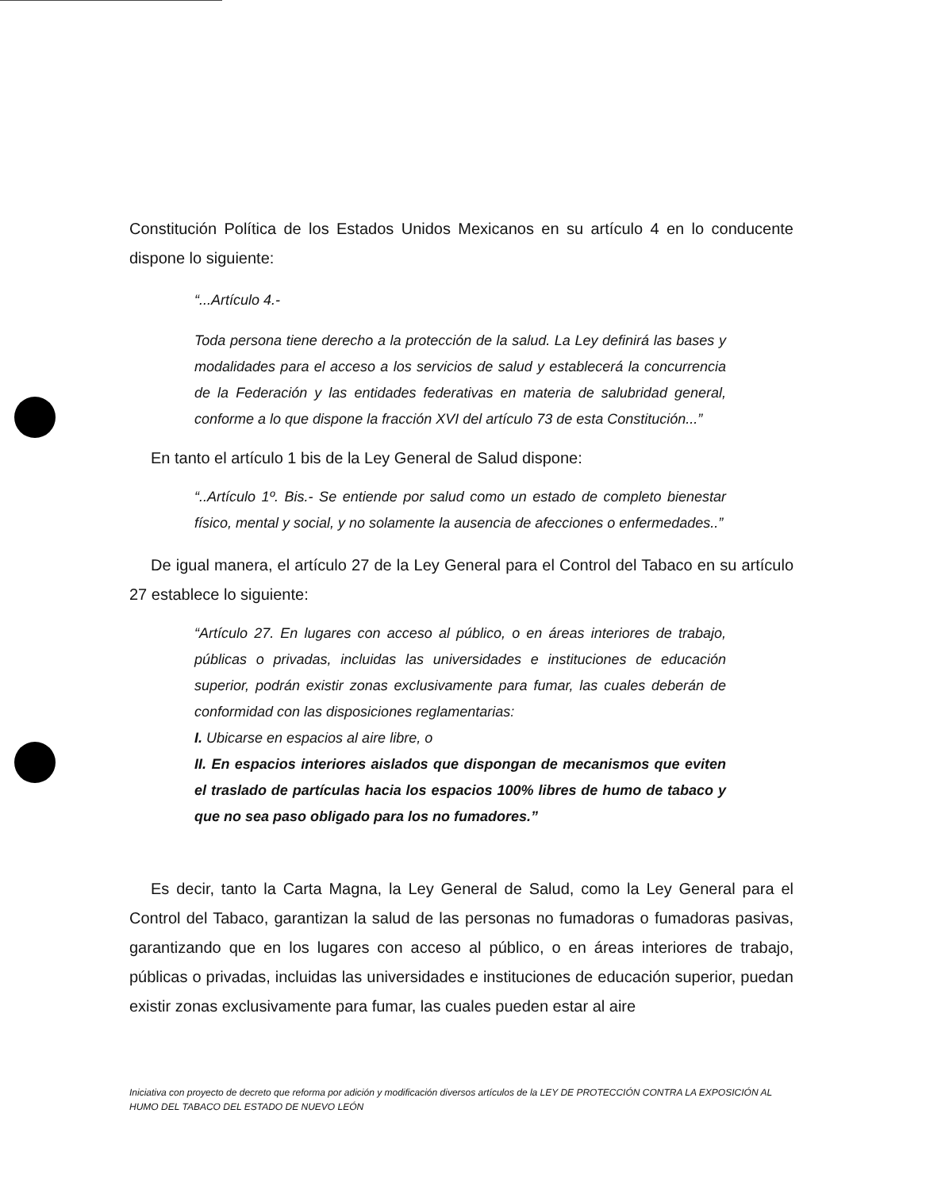Constitución Política de los Estados Unidos Mexicanos en su artículo 4 en lo conducente dispone lo siguiente:
“...Artículo 4.-
Toda persona tiene derecho a la protección de la salud. La Ley definirá las bases y modalidades para el acceso a los servicios de salud y establecerá la concurrencia de la Federación y las entidades federativas en materia de salubridad general, conforme a lo que dispone la fracción XVI del artículo 73 de esta Constitución...”
En tanto el artículo 1 bis de la Ley General de Salud dispone:
“..Artículo 1º. Bis.- Se entiende por salud como un estado de completo bienestar físico, mental y social, y no solamente la ausencia de afecciones o enfermedades..”
De igual manera, el artículo 27 de la Ley General para el Control del Tabaco en su artículo 27 establece lo siguiente:
“Artículo 27. En lugares con acceso al público, o en áreas interiores de trabajo, públicas o privadas, incluidas las universidades e instituciones de educación superior, podrán existir zonas exclusivamente para fumar, las cuales deberán de conformidad con las disposiciones reglamentarias:
I. Ubicarse en espacios al aire libre, o
II. En espacios interiores aislados que dispongan de mecanismos que eviten el traslado de partículas hacia los espacios 100% libres de humo de tabaco y que no sea paso obligado para los no fumadores.”
Es decir, tanto la Carta Magna, la Ley General de Salud, como la Ley General para el Control del Tabaco, garantizan la salud de las personas no fumadoras o fumadoras pasivas, garantizando que en los lugares con acceso al público, o en áreas interiores de trabajo, públicas o privadas, incluidas las universidades e instituciones de educación superior, puedan existir zonas exclusivamente para fumar, las cuales pueden estar al aire
Iniciativa con proyecto de decreto que reforma por adición y modificación diversos artículos de la LEY DE PROTECCIÓN CONTRA LA EXPOSICIÓN AL HUMO DEL TABACO DEL ESTADO DE NUEVO LEÓN